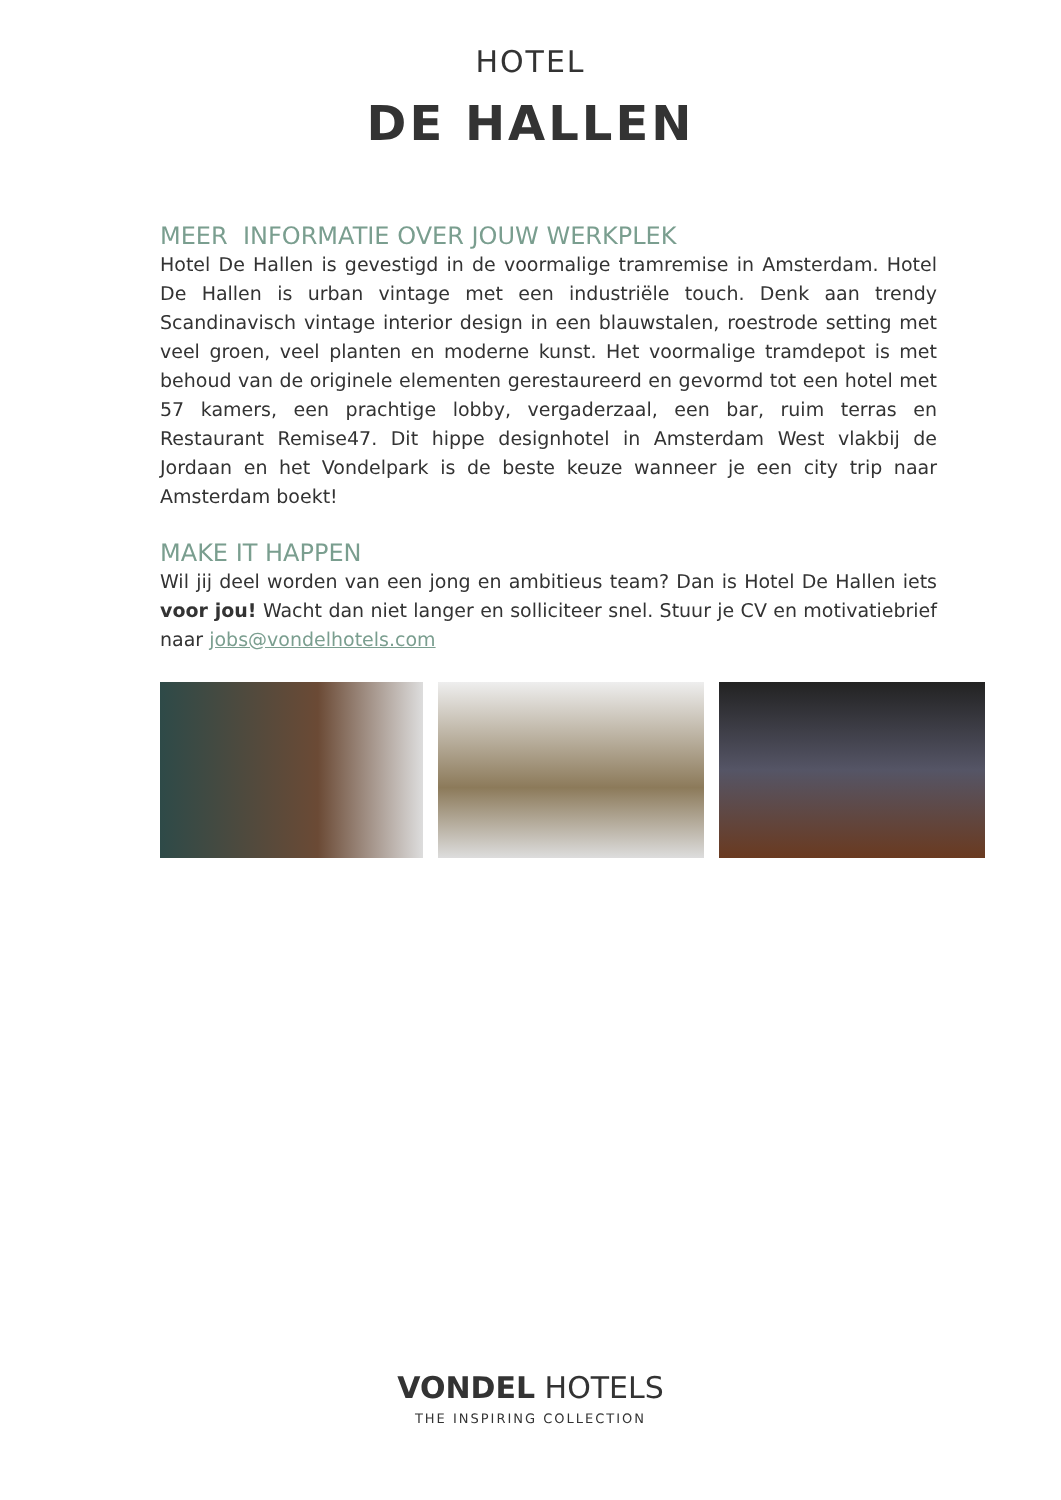HOTEL
DE HALLEN
MEER INFORMATIE OVER JOUW WERKPLEK
Hotel De Hallen is gevestigd in de voormalige tramremise in Amsterdam. Hotel De Hallen is urban vintage met een industriële touch. Denk aan trendy Scandinavisch vintage interior design in een blauwstalen, roestrode setting met veel groen, veel planten en moderne kunst. Het voormalige tramdepot is met behoud van de originele elementen gerestaureerd en gevormd tot een hotel met 57 kamers, een prachtige lobby, vergaderzaal, een bar, ruim terras en Restaurant Remise47. Dit hippe designhotel in Amsterdam West vlakbij de Jordaan en het Vondelpark is de beste keuze wanneer je een city trip naar Amsterdam boekt!
MAKE IT HAPPEN
Wil jij deel worden van een jong en ambitieus team? Dan is Hotel De Hallen iets voor jou! Wacht dan niet langer en solliciteer snel. Stuur je CV en motivatiebrief naar jobs@vondelhotels.com
VONDEL HOTELS
THE INSPIRING COLLECTION